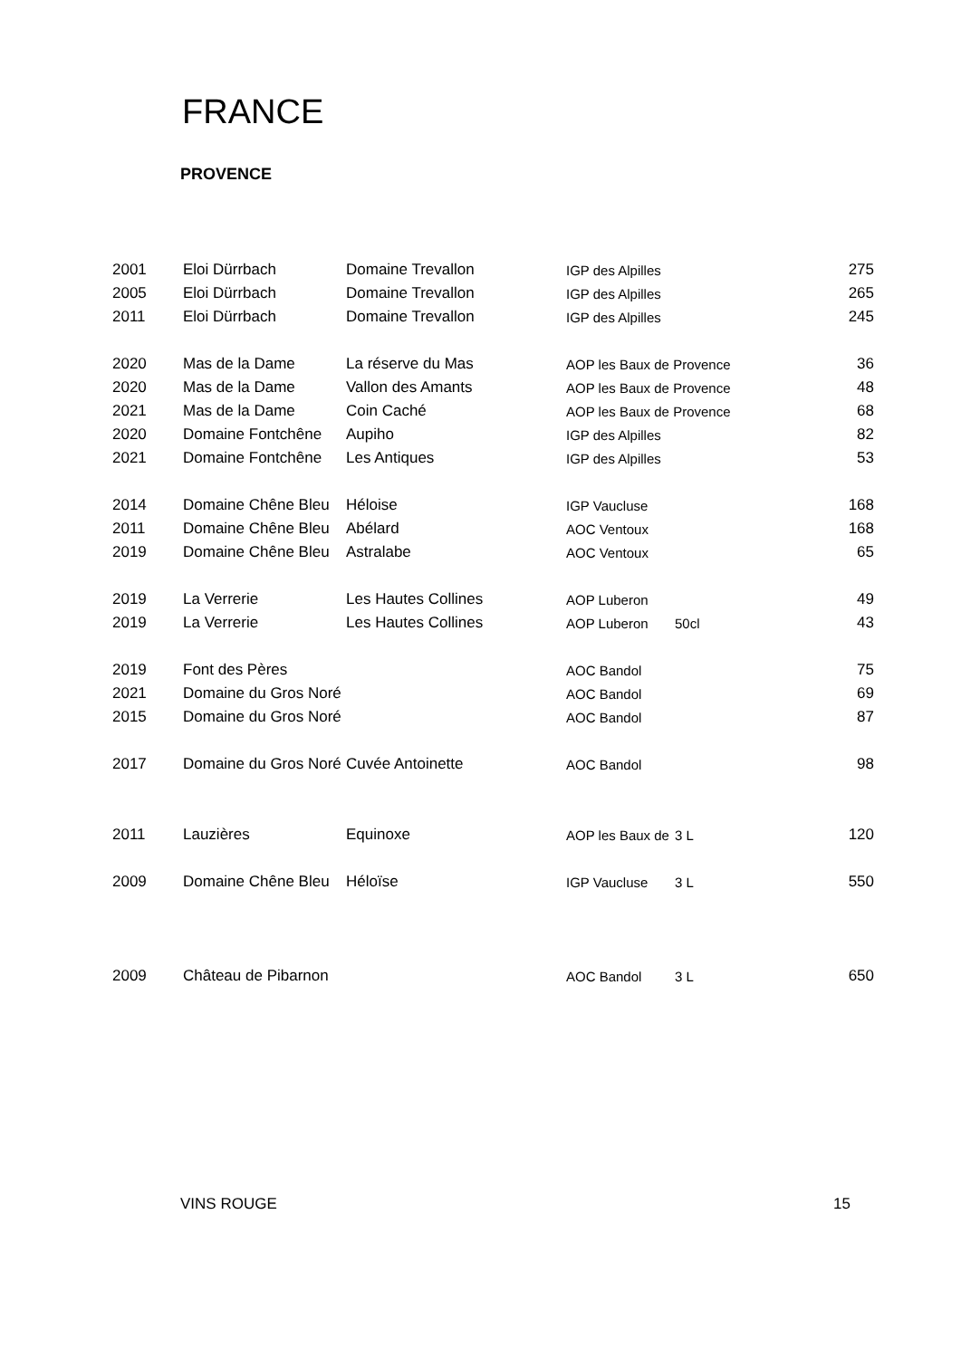FRANCE
PROVENCE
| 2001 | Eloi Dürrbach | Domaine Trevallon | IGP des Alpilles | | 275 |
| 2005 | Eloi Dürrbach | Domaine Trevallon | IGP des Alpilles | | 265 |
| 2011 | Eloi Dürrbach | Domaine Trevallon | IGP des Alpilles | | 245 |
| 2020 | Mas de la Dame | La réserve du Mas | AOP les Baux de Provence | | 36 |
| 2020 | Mas de la Dame | Vallon des Amants | AOP les Baux de Provence | | 48 |
| 2021 | Mas de la Dame | Coin Caché | AOP les Baux de Provence | | 68 |
| 2020 | Domaine Fontchêne | Aupiho | IGP des Alpilles | | 82 |
| 2021 | Domaine Fontchêne | Les Antiques | IGP des Alpilles | | 53 |
| 2014 | Domaine Chêne Bleu | Héloise | IGP Vaucluse | | 168 |
| 2011 | Domaine Chêne Bleu | Abélard | AOC Ventoux | | 168 |
| 2019 | Domaine Chêne Bleu | Astralabe | AOC Ventoux | | 65 |
| 2019 | La Verrerie | Les Hautes Collines | AOP Luberon | | 49 |
| 2019 | La Verrerie | Les Hautes Collines | AOP Luberon | 50cl | 43 |
| 2019 | Font des Pères | | AOC Bandol | | 75 |
| 2021 | Domaine du Gros Noré | | AOC Bandol | | 69 |
| 2015 | Domaine du Gros Noré | | AOC Bandol | | 87 |
| 2017 | Domaine du Gros Noré | Cuvée Antoinette | AOC Bandol | | 98 |
| 2011 | Lauzières | Equinoxe | AOP les Baux de | 3 L | 120 |
| 2009 | Domaine Chêne Bleu | Héloïse | IGP Vaucluse | 3 L | 550 |
| 2009 | Château de Pibarnon | | AOC Bandol | 3 L | 650 |
VINS ROUGE 15